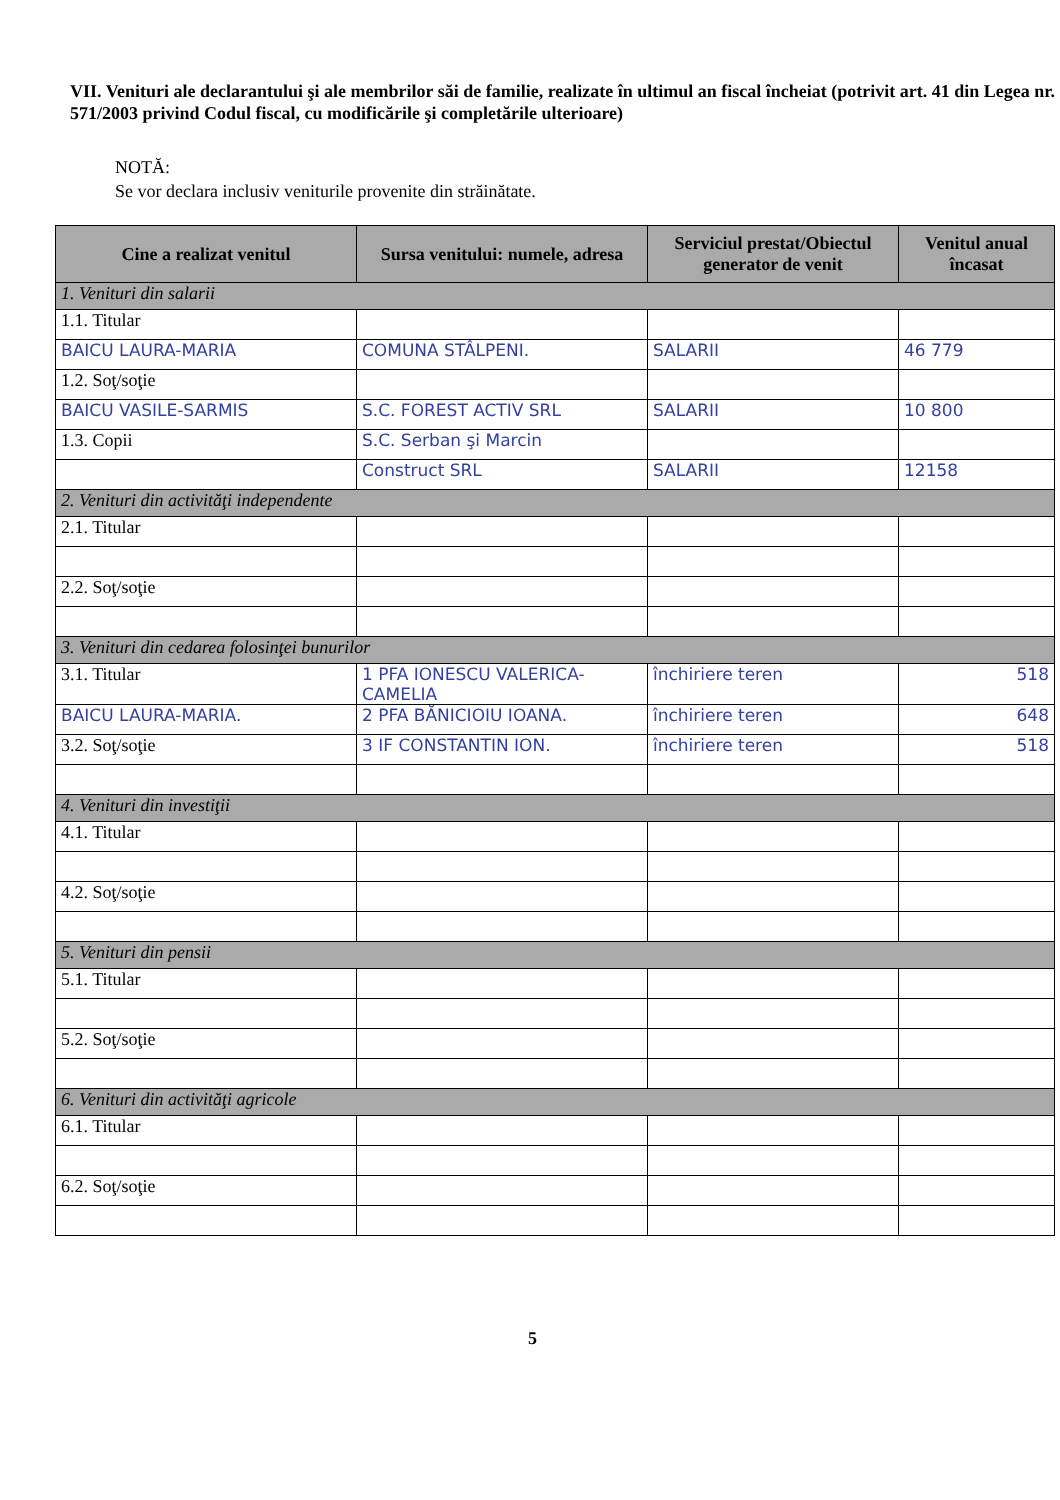VII. Venituri ale declarantului şi ale membrilor săi de familie, realizate în ultimul an fiscal încheiat (potrivit art. 41 din Legea nr. 571/2003 privind Codul fiscal, cu modificările şi completările ulterioare)
NOTĂ:
Se vor declara inclusiv veniturile provenite din străinătate.
| Cine a realizat venitul | Sursa venitului: numele, adresa | Serviciul prestat/Obiectul generator de venit | Venitul anual încasat |
| --- | --- | --- | --- |
| 1. Venituri din salarii | | | |
| 1.1. Titular | | | |
| BAICU LAURA-MARIA | COMUNA STÂLPENI. | SALARII | 46 779 |
| 1.2. Soţ/soţie | | | |
| BAICU VASILE-SARMIS | S.C. FOREST ACTIV SRL | SALARII | 10 800 |
| 1.3. Copii | S.C. Serban şi Marcin | | |
| | Construct SRL | SALARII | 12158 |
| 2. Venituri din activităţi independente | | | |
| 2.1. Titular | | | |
| 2.2. Soţ/soţie | | | |
| 3. Venituri din cedarea folosinţei bunurilor | | | |
| 3.1. Titular | 1 PFA IONESCU VALERICA-CAMELIA | închiriere teren | 518 |
| BAICU LAURA-MARIA. | 2 PFA BĂNICIOIU IOANA. | închiriere teren | 648 |
| 3.2. Soţ/soţie | 3 IF CONSTANTIN ION. | închiriere teren | 518 |
| 4. Venituri din investiţii | | | |
| 4.1. Titular | | | |
| 4.2. Soţ/soţie | | | |
| 5. Venituri din pensii | | | |
| 5.1. Titular | | | |
| 5.2. Soţ/soţie | | | |
| 6. Venituri din activităţi agricole | | | |
| 6.1. Titular | | | |
| 6.2. Soţ/soţie | | | |
5